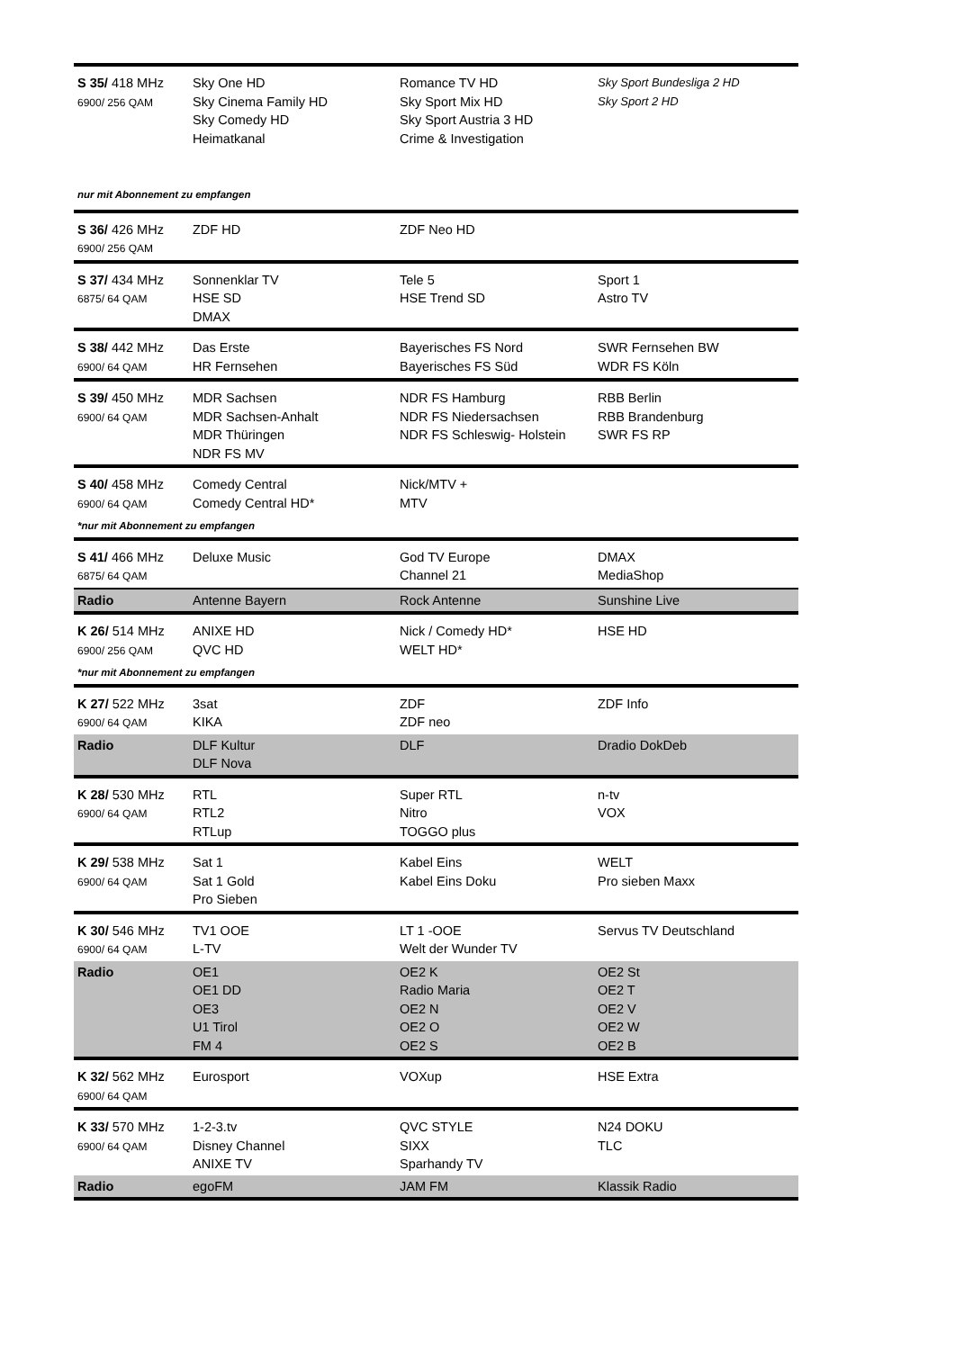| S 35/ 418 MHz 6900/ 256 QAM | Sky One HD Sky Cinema Family HD Sky Comedy HD Heimatkanal | Romance TV HD Sky Sport Mix HD Sky Sport Austria 3 HD Crime & Investigation | Sky Sport Bundesliga 2 HD Sky Sport 2 HD |
| nur mit Abonnement zu empfangen | | | |
| S 36/ 426 MHz 6900/ 256 QAM | ZDF HD | ZDF Neo HD | |
| S 37/ 434 MHz 6875/ 64 QAM | Sonnenklar TV HSE SD DMAX | Tele 5 HSE Trend SD | Sport 1 Astro TV |
| S 38/ 442 MHz 6900/ 64 QAM | Das Erste HR Fernsehen | Bayerisches FS Nord Bayerisches FS Süd | SWR Fernsehen BW WDR FS Köln |
| S 39/ 450 MHz 6900/ 64 QAM | MDR Sachsen MDR Sachsen-Anhalt MDR Thüringen NDR FS MV | NDR FS Hamburg NDR FS Niedersachsen NDR FS Schleswig- Holstein | RBB Berlin RBB Brandenburg SWR FS RP |
| S 40/ 458 MHz 6900/ 64 QAM | Comedy Central Comedy Central HD* | Nick/MTV + MTV | |
| *nur mit Abonnement zu empfangen | | | |
| S 41/ 466 MHz 6875/ 64 QAM | Deluxe Music | God TV Europe Channel 21 | DMAX MediaShop |
| Radio | Antenne Bayern | Rock Antenne | Sunshine Live |
| K 26/ 514 MHz 6900/ 256 QAM | ANIXE HD QVC HD | Nick / Comedy HD* WELT HD* | HSE HD |
| *nur mit Abonnement zu empfangen | | | |
| K 27/ 522 MHz 6900/ 64 QAM | 3sat KIKA | ZDF ZDF neo | ZDF Info |
| Radio | DLF Kultur DLF Nova | DLF | Dradio DokDeb |
| K 28/ 530 MHz 6900/ 64 QAM | RTL RTL2 RTLup | Super RTL Nitro TOGGO plus | n-tv VOX |
| K 29/ 538 MHz 6900/ 64 QAM | Sat 1 Sat 1 Gold Pro Sieben | Kabel Eins Kabel Eins Doku | WELT Pro sieben Maxx |
| K 30/ 546 MHz 6900/ 64 QAM | TV1 OOE L-TV | LT 1 -OOE Welt der Wunder TV | Servus TV Deutschland |
| Radio | OE1 OE1 DD OE3 U1 Tirol FM 4 | OE2 K Radio Maria OE2 N OE2 O OE2 S | OE2 St OE2 T OE2 V OE2 W OE2 B |
| K 32/ 562 MHz 6900/ 64 QAM | Eurosport | VOXup | HSE Extra |
| K 33/ 570 MHz 6900/ 64 QAM | 1-2-3.tv Disney Channel ANIXE TV | QVC STYLE SIXX Sparhandy TV | N24 DOKU TLC |
| Radio | egoFM | JAM FM | Klassik Radio |